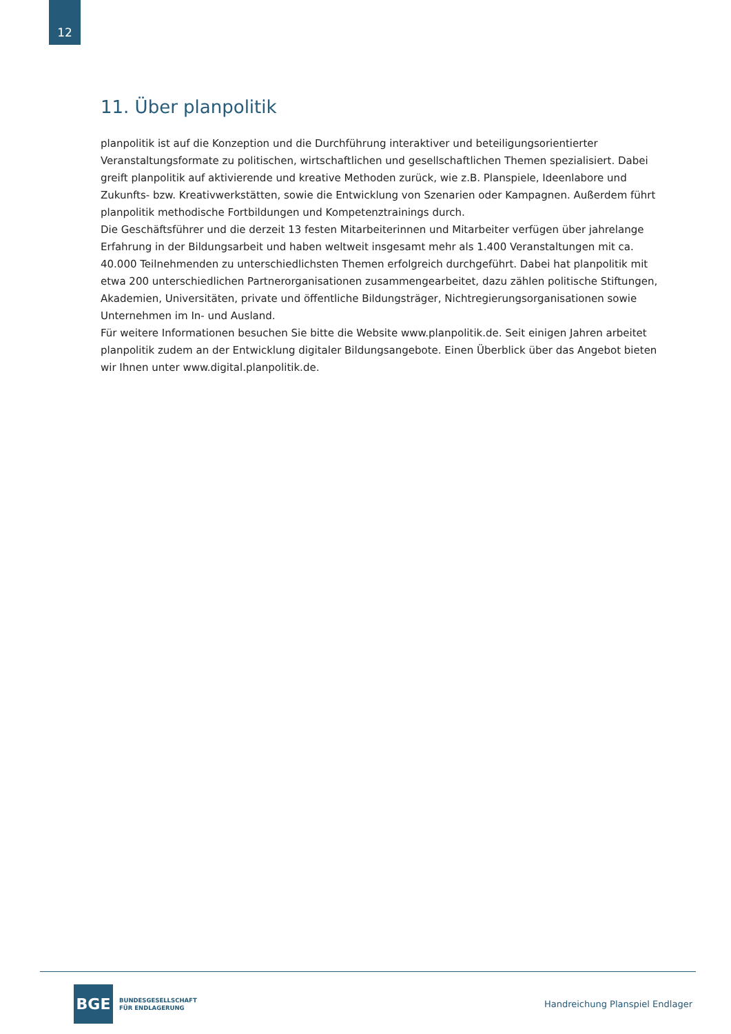12
11. Über planpolitik
planpolitik ist auf die Konzeption und die Durchführung interaktiver und beteiligungsorientierter Veranstaltungsformate zu politischen, wirtschaftlichen und gesellschaftlichen Themen spezialisiert. Dabei greift planpolitik auf aktivierende und kreative Methoden zurück, wie z.B. Planspiele, Ideenlabore und Zukunfts- bzw. Kreativwerkstätten, sowie die Entwicklung von Szenarien oder Kampagnen. Außerdem führt planpolitik methodische Fortbildungen und Kompetenztrainings durch.
Die Geschäftsführer und die derzeit 13 festen Mitarbeiterinnen und Mitarbeiter verfügen über jahrelange Erfahrung in der Bildungsarbeit und haben weltweit insgesamt mehr als 1.400 Veranstaltungen mit ca. 40.000 Teilnehmenden zu unterschiedlichsten Themen erfolgreich durchgeführt. Dabei hat planpolitik mit etwa 200 unterschiedlichen Partnerorganisationen zusammengearbeitet, dazu zählen politische Stiftungen, Akademien, Universitäten, private und öffentliche Bildungsträger, Nichtregierungsorganisationen sowie Unternehmen im In- und Ausland.
Für weitere Informationen besuchen Sie bitte die Website www.planpolitik.de. Seit einigen Jahren arbeitet planpolitik zudem an der Entwicklung digitaler Bildungsangebote. Einen Überblick über das Angebot bieten wir Ihnen unter www.digital.planpolitik.de.
BGE
BUNDESGESELLSCHAFT
FÜR ENDLAGERUNG
Handreichung Planspiel Endlager